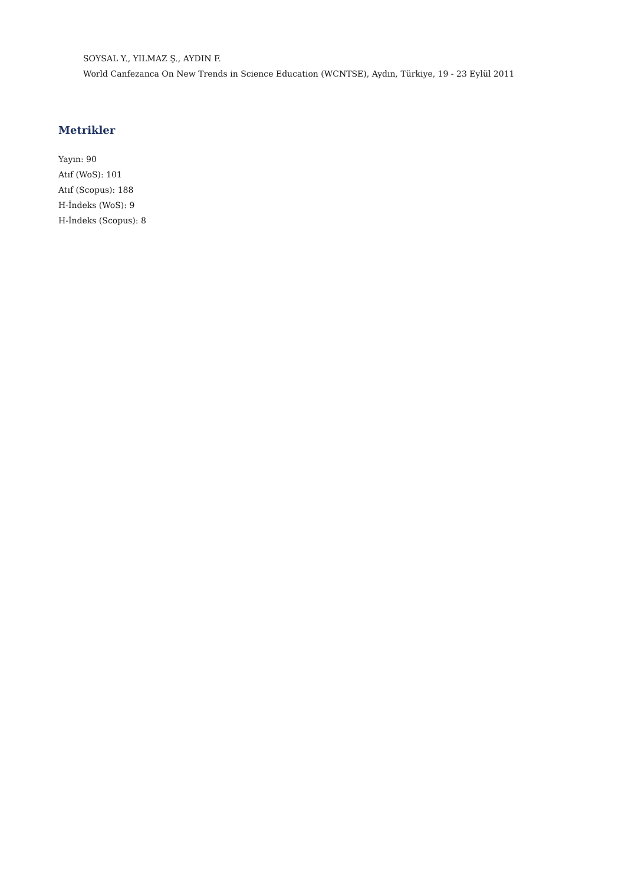SOYSAL Y., YILMAZ Ş., AYDIN F.
World Canfezanca On New Trends in Science Education (WCNTSE), Aydın, Türkiye, 19 - 23 Eylül 2011
Metrikler
Yayın: 90
Atıf (WoS): 101
Atıf (Scopus): 188
H-İndeks (WoS): 9
H-İndeks (Scopus): 8